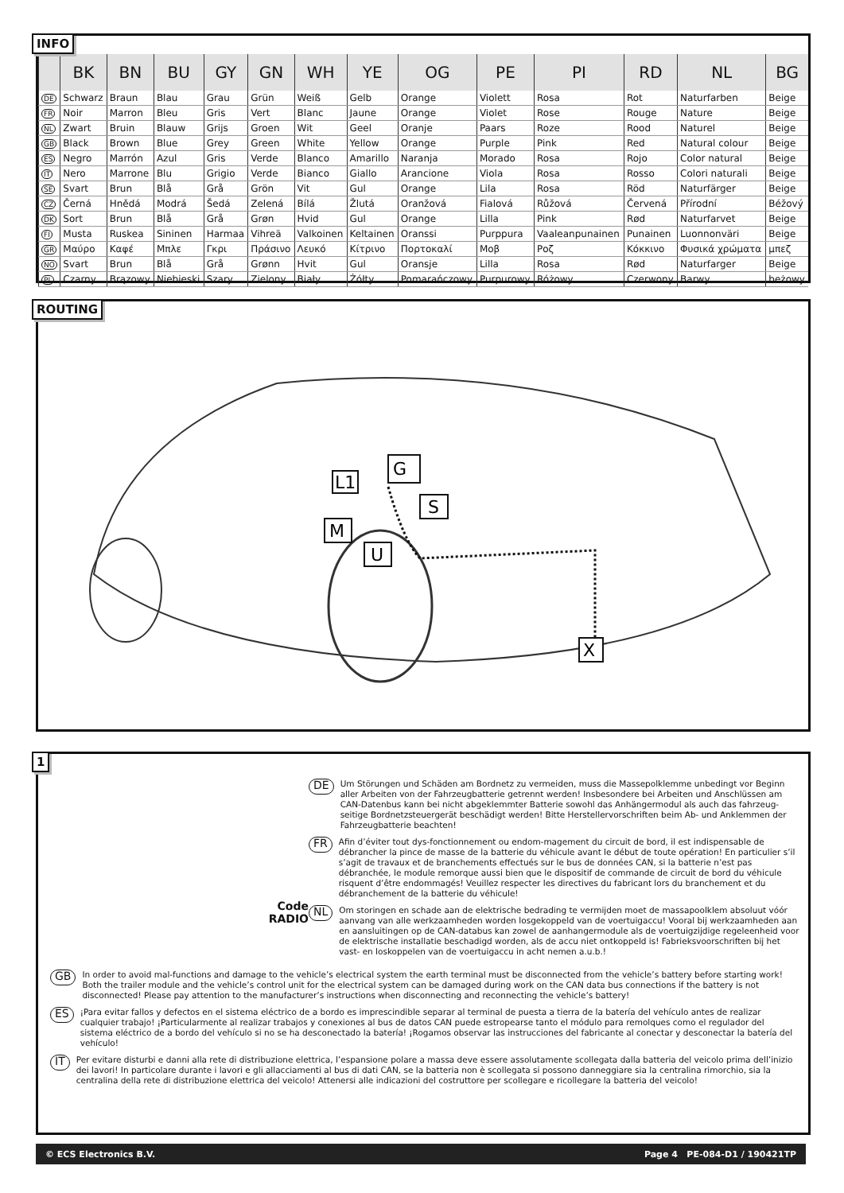INFO
| | BK | BN | BU | GY | GN | WH | YE | OG | PE | PI | RD | NL | BG |
| --- | --- | --- | --- | --- | --- | --- | --- | --- | --- | --- | --- | --- | --- |
| DE | Schwarz | Braun | Blau | Grau | Grün | Weiß | Gelb | Orange | Violett | Rosa | Rot | Naturfarben | Beige |
| FR | Noir | Marron | Bleu | Gris | Vert | Blanc | Jaune | Orange | Violet | Rose | Rouge | Nature | Beige |
| NL | Zwart | Bruin | Blauw | Grijs | Groen | Wit | Geel | Oranje | Paars | Roze | Rood | Naturel | Beige |
| GB | Black | Brown | Blue | Grey | Green | White | Yellow | Orange | Purple | Pink | Red | Natural colour | Beige |
| ES | Negro | Marrón | Azul | Gris | Verde | Blanco | Amarillo | Naranja | Morado | Rosa | Rojo | Color natural | Beige |
| IT | Nero | Marrone | Blu | Grigio | Verde | Bianco | Giallo | Arancione | Viola | Rosa | Rosso | Colori naturali | Beige |
| SE | Svart | Brun | Blå | Grå | Grön | Vit | Gul | Orange | Lila | Rosa | Röd | Naturfärger | Beige |
| CZ | Černá | Hnědá | Modrá | Šedá | Zelená | Bílá | Žlutá | Oranžová | Fialová | Růžová | Červená | Přírodní | Béžový |
| DK | Sort | Brun | Blå | Grå | Grøn | Hvid | Gul | Orange | Lilla | Pink | Rød | Naturfarvet | Beige |
| FI | Musta | Ruskea | Sininen | Harmaa | Vihreä | Valkoinen | Keltainen | Oranssi | Purppura | Vaaleanpunainen | Punainen | Luonnonväri | Beige |
| GR | Μαύρο | Καφέ | Μπλε | Γκρι | Πράσινο | Λευκό | Κίτρινο | Πορτοκαλί | Μοβ | Ροζ | Κόκκινο | Φυσικά χρώματα | μπεζ |
| NO | Svart | Brun | Blå | Grå | Grønn | Hvit | Gul | Oransje | Lilla | Rosa | Rød | Naturfarger | Beige |
| PL | Czarny | Brązowy | Niebieski | Szary | Zielony | Biały | Żółty | Pomarańczowy | Purpurowy | Różowy | Czerwony | Barwy | beżowy |
ROUTING
L1
G
S
M
U
X
1
Code
RADIO
DE
Um Störungen und Schäden am Bordnetz zu vermeiden, muss die Massepolklemme unbedingt vor Beginn aller Arbeiten von der Fahrzeugbatterie getrennt werden! Insbesondere bei Arbeiten und Anschlüssen am CAN-Datenbus kann bei nicht abgeklemmter Batterie sowohl das Anhängermodul als auch das fahrzeug-seitige Bordnetzsteuergerät beschädigt werden! Bitte Herstellervorschriften beim Ab- und Anklemmen der Fahrzeugbatterie beachten!
FR
Afin d’éviter tout dys-fonctionnement ou endom-magement du circuit de bord, il est indispensable de débrancher la pince de masse de la batterie du véhicule avant le début de toute opération! En particulier s’il s’agit de travaux et de branchements effectués sur le bus de données CAN, si la batterie n’est pas débranchée, le module remorque aussi bien que le dispositif de commande de circuit de bord du véhicule risquent d’être endommagés! Veuillez respecter les directives du fabricant lors du branchement et du débranchement de la batterie du véhicule!
NL
Om storingen en schade aan de elektrische bedrading te vermijden moet de massapoolklem absoluut vóór aanvang van alle werkzaamheden worden losgekoppeld van de voertuigaccu! Vooral bij werkzaamheden aan en aansluitingen op de CAN-databus kan zowel de aanhangermodule als de voertuigzijdige regeleenheid voor de elektrische installatie beschadigd worden, als de accu niet ontkoppeld is! Fabrieksvoorschriften bij het vast- en loskoppelen van de voertuigaccu in acht nemen a.u.b.!
GB
In order to avoid mal-functions and damage to the vehicle’s electrical system the earth terminal must be disconnected from the vehicle’s battery before starting work! Both the trailer module and the vehicle’s control unit for the electrical system can be damaged during work on the CAN data bus connections if the battery is not disconnected! Please pay attention to the manufacturer’s instructions when disconnecting and reconnecting the vehicle’s battery!
ES
¡Para evitar fallos y defectos en el sistema eléctrico de a bordo es imprescindible separar al terminal de puesta a tierra de la batería del vehículo antes de realizar cualquier trabajo! ¡Particularmente al realizar trabajos y conexiones al bus de datos CAN puede estropearse tanto el módulo para remolques como el regulador del sistema eléctrico de a bordo del vehículo si no se ha desconectado la batería! ¡Rogamos observar las instrucciones del fabricante al conectar y desconectar la batería del vehículo!
IT
Per evitare disturbi e danni alla rete di distribuzione elettrica, l’espansione polare a massa deve essere assolutamente scollegata dalla batteria del veicolo prima dell’inizio dei lavori! In particolare durante i lavori e gli allacciamenti al bus di dati CAN, se la batteria non è scollegata si possono danneggiare sia la centralina rimorchio, sia la centralina della rete di distribuzione elettrica del veicolo! Attenersi alle indicazioni del costruttore per scollegare e ricollegare la batteria del veicolo!
© ECS Electronics B.V. Page 4 PE-084-D1 / 190421TP